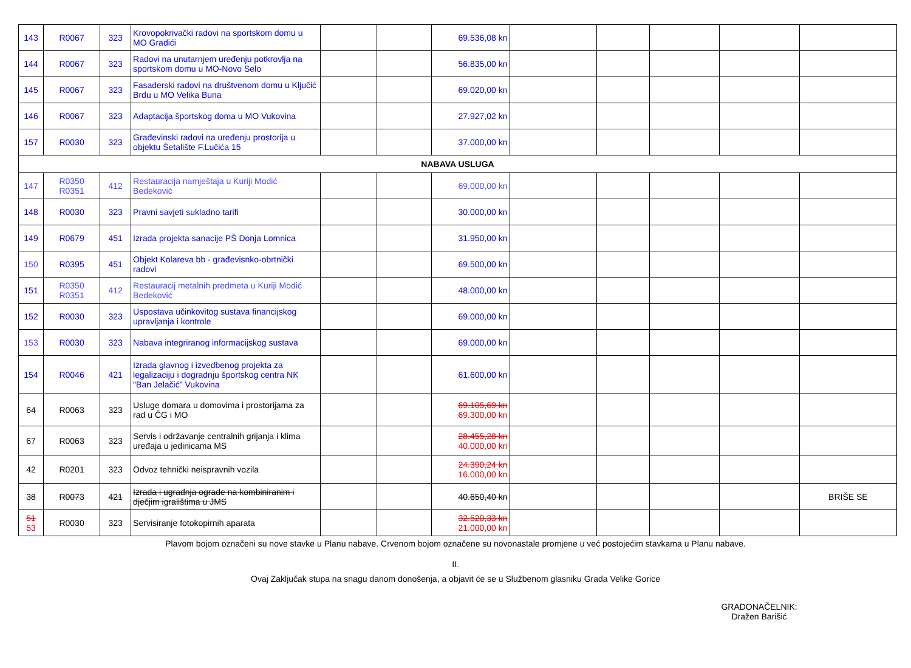| 143 | R0067 | 323 | Krovopokrivački radovi na sportskom domu u MO Gradići | | | 69.536,08 kn | | | | | |
| 144 | R0067 | 323 | Radovi na unutarnjem uređenju potkrovlja na sportskom domu u MO-Novo Selo | | | 56.835,00 kn | | | | | |
| 145 | R0067 | 323 | Fasaderski radovi na društvenom domu u Ključić Brdu u MO Velika Buna | | | 69.020,00 kn | | | | | |
| 146 | R0067 | 323 | Adaptacija športskog doma u MO Vukovina | | | 27.927,02 kn | | | | | |
| 157 | R0030 | 323 | Građevinski radovi na uređenju prostorija u objektu Šetalište F.Lučića 15 | | | 37.000,00 kn | | | | | |
| NABAVA USLUGA | | | | | | | | | | | |
| 147 | R0350 R0351 | 412 | Restauracija namještaja u Kuriji Modić Bedeković | | | 69.000,00 kn | | | | | |
| 148 | R0030 | 323 | Pravni savjeti sukladno tarifi | | | 30.000,00 kn | | | | | |
| 149 | R0679 | 451 | Izrada projekta sanacije PŠ Donja Lomnica | | | 31.950,00 kn | | | | | |
| 150 | R0395 | 451 | Objekt Kolareva bb - građevisnko-obrtnički radovi | | | 69.500,00 kn | | | | | |
| 151 | R0350 R0351 | 412 | Restauracij metalnih predmeta u Kuriji Modić Bedeković | | | 48.000,00 kn | | | | | |
| 152 | R0030 | 323 | Uspostava učinkovitog sustava financijskog upravljanja i kontrole | | | 69.000,00 kn | | | | | |
| 153 | R0030 | 323 | Nabava integriranog informacijskog sustava | | | 69.000,00 kn | | | | | |
| 154 | R0046 | 421 | Izrada glavnog i izvedbenog projekta za legalizaciju i dogradnju športskog centra NK "Ban Jelačić" Vukovina | | | 61.600,00 kn | | | | | |
| 64 | R0063 | 323 | Usluge domara u domovima i prostorijama za rad u ČG i MO | | | 69.105,69 kn 69.300,00 kn | | | | | |
| 67 | R0063 | 323 | Servis i održavanje centralnih grijanja i klima uređaja u jedinicama MS | | | 28.455,28 kn 40.000,00 kn | | | | | |
| 42 | R0201 | 323 | Odvoz tehnički neispravnih vozila | | | 24.390,24 kn 16.000,00 kn | | | | | |
| 38 | R0073 | 421 | Izrada i ugradnja ograde na kombiniranim i dječjim igralištima u JMS | | | 40.650,40 kn | | | | | BRIŠE SE |
| 51 53 | R0030 | 323 | Servisiranje fotokopirnih aparata | | | 32.520,33 kn 21.000,00 kn | | | | | |
Plavom bojom označeni su nove stavke u Planu nabave. Crvenom bojom označene su novonastale promjene u već postojećim stavkama u Planu nabave.
II.
Ovaj Zaključak stupa na snagu danom donošenja, a objavit će se u Službenom glasniku Grada Velike Gorice
GRADONAČELNIK:
Dražen Barišić